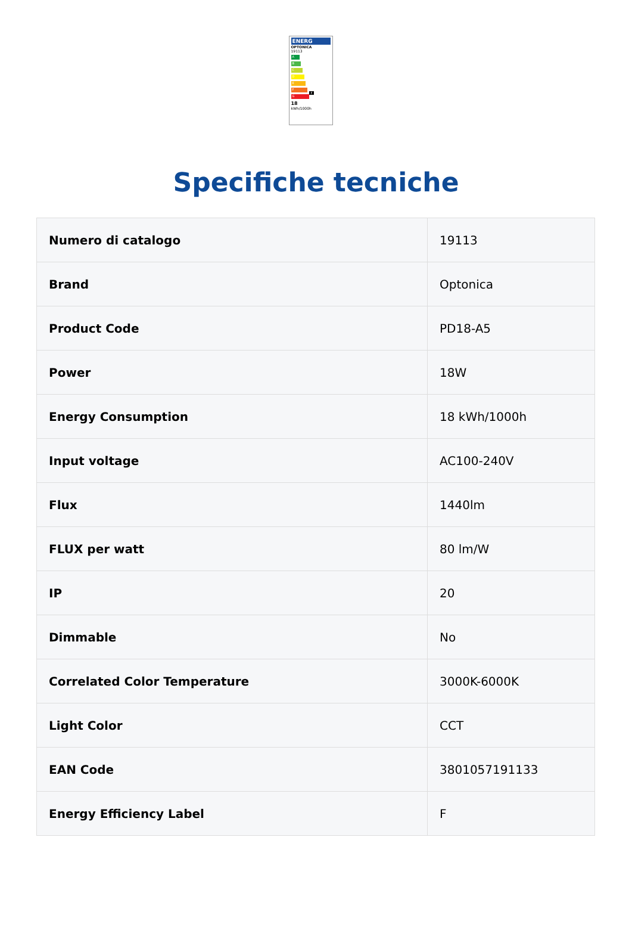ENERG
OPTONICA
19113
A
B
C
D
E
F F
G
18
kWh/1000h
Specifiche tecniche
| Numero di catalogo | 19113 |
| Brand | Optonica |
| Product Code | PD18-A5 |
| Power | 18W |
| Energy Consumption | 18 kWh/1000h |
| Input voltage | AC100-240V |
| Flux | 1440lm |
| FLUX per watt | 80 lm/W |
| IP | 20 |
| Dimmable | No |
| Correlated Color Temperature | 3000K-6000K |
| Light Color | CCT |
| EAN Code | 3801057191133 |
| Energy Efficiency Label | F |